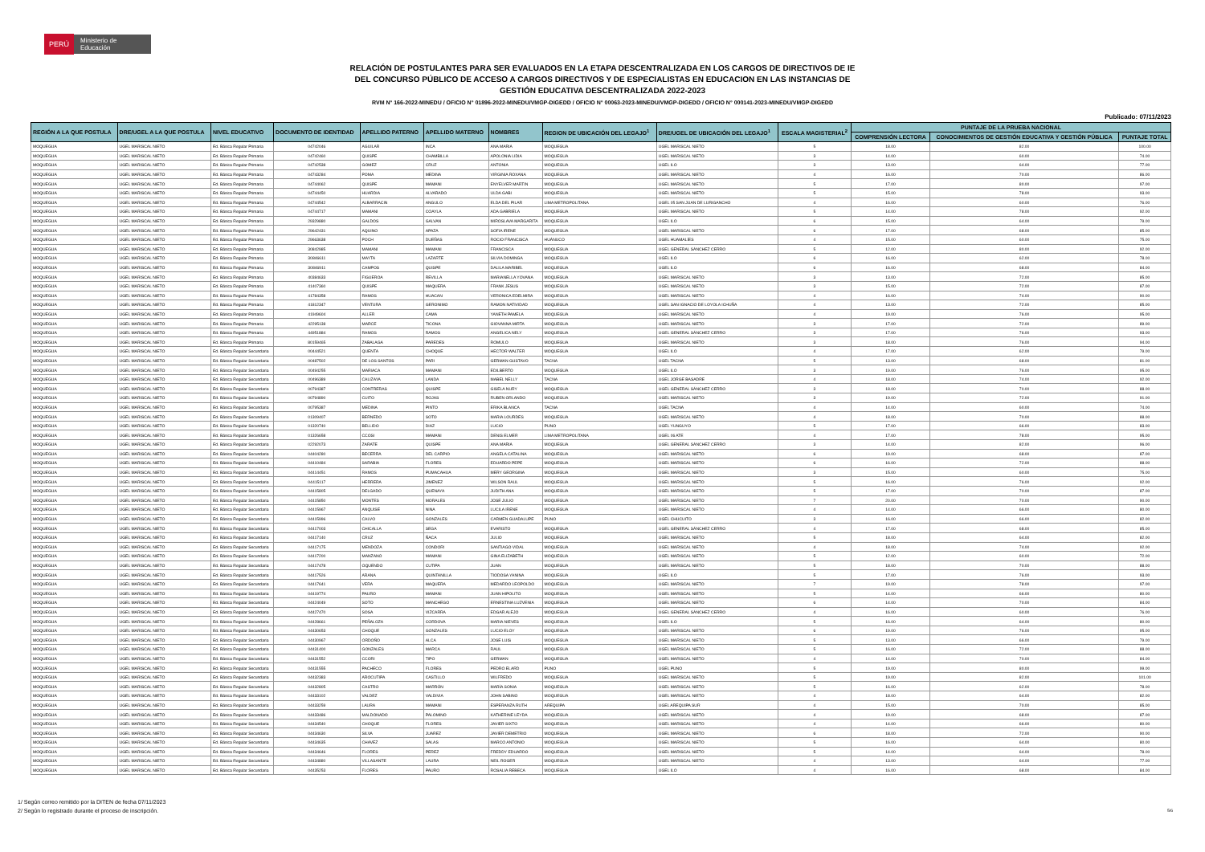PERÚ Ministerio de Educación
RELACIÓN DE POSTULANTES PARA SER EVALUADOS EN LA ETAPA DESCENTRALIZADA EN LOS CARGOS DE DIRECTIVOS DE IE
DEL CONCURSO PÚBLICO DE ACCESO A CARGOS DIRECTIVOS Y DE ESPECIALISTAS EN EDUCACION EN LAS INSTANCIAS DE
GESTIÓN EDUCATIVA DESCENTRALIZADA 2022-2023
RVM N° 166-2022-MINEDU / OFICIO N° 01896-2022-MINEDU/VMGP-DIGEDD / OFICIO N° 00063-2023-MINEDU/VMGP-DIGEDD / OFICIO N° 000141-2023-MINEDU/VMGP-DIGEDD
Publicado: 07/11/2023
| REGIÓN A LA QUE POSTULA | DRE/UGEL A LA QUE POSTULA | NIVEL EDUCATIVO | DOCUMENTO DE IDENTIDAD | APELLIDO PATERNO | APELLIDO MATERNO | NOMBRES | REGION DE UBICACIÓN DEL LEGAJO<sup>1</sup> | DRE/UGEL DE UBICACIÓN DEL LEGAJO<sup>1</sup> | ESCALA MAGISTERIAL<sup>2</sup> | PUNTAJE DE LA PRUEBA NACIONAL | | |
| --- | --- | --- | --- | --- | --- | --- | --- | --- | --- | --- | --- | --- |
| | | | | | | | | | | COMPRENSIÓN LECTORA | CONOCIMIENTOS DE GESTIÓN EDUCATIVA Y GESTIÓN PÚBLICA | PUNTAJE TOTAL |
| MOQUEGUA | UGEL MARISCAL NIETO | Ed. Básica Regular Primaria | 04742046 | AGUILAR | INCA | ANA MARIA | MOQUEGUA | UGEL MARISCAL NIETO | 5 | 18.00 | 82.00 | 100.00 |
| MOQUEGUA | UGEL MARISCAL NIETO | Ed. Básica Regular Primaria | 04742460 | QUISPE | CHAMBILLA | APOLONIA LIDIA | MOQUEGUA | UGEL MARISCAL NIETO | 3 | 14.00 | 60.00 | 74.00 |
| MOQUEGUA | UGEL MARISCAL NIETO | Ed. Básica Regular Primaria | 04742538 | GOMEZ | CRUZ | ANTONIA | MOQUEGUA | UGEL ILO | 3 | 13.00 | 64.00 | 77.00 |
| MOQUEGUA | UGEL MARISCAL NIETO | Ed. Básica Regular Primaria | 04743284 | POMA | MEDINA | VIRGINIA ROXANA | MOQUEGUA | UGEL MARISCAL NIETO | 4 | 16.00 | 70.00 | 86.00 |
| MOQUEGUA | UGEL MARISCAL NIETO | Ed. Básica Regular Primaria | 04744062 | QUISPE | MAMANI | ENYELVER MARTIN | MOQUEGUA | UGEL MARISCAL NIETO | 5 | 17.00 | 80.00 | 97.00 |
| MOQUEGUA | UGEL MARISCAL NIETO | Ed. Básica Regular Primaria | 04744450 | HUARDIA | ALVARADO | ULDA GABI | MOQUEGUA | UGEL MARISCAL NIETO | 5 | 15.00 | 78.00 | 93.00 |
| MOQUEGUA | UGEL MARISCAL NIETO | Ed. Básica Regular Primaria | 04744542 | ALBARRACIN | ANGULO | ELDA DEL PILAR | LIMA METROPOLITANA | UGEL 05 SAN JUAN DE LURIGANCHO | 4 | 16.00 | 60.00 | 76.00 |
| MOQUEGUA | UGEL MARISCAL NIETO | Ed. Básica Regular Primaria | 04744717 | MAMANI | COAYLA | ADA GABRIELA | MOQUEGUA | UGEL MARISCAL NIETO | 5 | 14.00 | 78.00 | 92.00 |
| MOQUEGUA | UGEL MARISCAL NIETO | Ed. Básica Regular Primaria | 29329880 | GALDOS | GALVAN | MIROSLAVA MARGARITA | MOQUEGUA | UGEL ILO | 6 | 15.00 | 64.00 | 79.00 |
| MOQUEGUA | UGEL MARISCAL NIETO | Ed. Básica Regular Primaria | 29642431 | AQUINO | APAZA | SOFIA IRENE | MOQUEGUA | UGEL MARISCAL NIETO | 6 | 17.00 | 68.00 | 85.00 |
| MOQUEGUA | UGEL MARISCAL NIETO | Ed. Básica Regular Primaria | 29663638 | POCH | DUEÑAS | ROCIO FRANCISCA | HUÁNUCO | UGEL HUAMALÍES | 4 | 15.00 | 60.00 | 75.00 |
| MOQUEGUA | UGEL MARISCAL NIETO | Ed. Básica Regular Primaria | 30842985 | MAMANI | MAMANI | FRANCISCA | MOQUEGUA | UGEL GENERAL SÁNCHEZ CERRO | 5 | 12.00 | 80.00 | 92.00 |
| MOQUEGUA | UGEL MARISCAL NIETO | Ed. Básica Regular Primaria | 30846611 | MAYTA | LAZARTE | SILVIA DOMINGA | MOQUEGUA | UGEL ILO | 6 | 16.00 | 62.00 | 78.00 |
| MOQUEGUA | UGEL MARISCAL NIETO | Ed. Básica Regular Primaria | 30846911 | CAMPOS | QUISPE | DALILA MARIBEL | MOQUEGUA | UGEL ILO | 6 | 16.00 | 68.00 | 84.00 |
| MOQUEGUA | UGEL MARISCAL NIETO | Ed. Básica Regular Primaria | 40384633 | FIGUEROA | REVILLA | MARIANELLA YOVANA | MOQUEGUA | UGEL MARISCAL NIETO | 3 | 13.00 | 72.00 | 85.00 |
| MOQUEGUA | UGEL MARISCAL NIETO | Ed. Básica Regular Primaria | 41407360 | QUISPE | MAQUERA | FRANK JESUS | MOQUEGUA | UGEL MARISCAL NIETO | 3 | 15.00 | 72.00 | 87.00 |
| MOQUEGUA | UGEL MARISCAL NIETO | Ed. Básica Regular Primaria | 41784358 | RAMOS | HUACAN | VERONICA EDELMIRA | MOQUEGUA | UGEL MARISCAL NIETO | 4 | 16.00 | 74.00 | 90.00 |
| MOQUEGUA | UGEL MARISCAL NIETO | Ed. Básica Regular Primaria | 41812347 | VENTURA | GERONIMO | RAMON NATIVIDAD | MOQUEGUA | UGEL SAN IGNACIO DE LOYOLA ICHUÑA | 4 | 13.00 | 72.00 | 85.00 |
| MOQUEGUA | UGEL MARISCAL NIETO | Ed. Básica Regular Primaria | 41949604 | ALLER | CAMA | YANETH PAMELA | MOQUEGUA | UGEL MARISCAL NIETO | 4 | 19.00 | 76.00 | 95.00 |
| MOQUEGUA | UGEL MARISCAL NIETO | Ed. Básica Regular Primaria | 42295138 | MARCE | TICONA | GIOVANNA MIRTA | MOQUEGUA | UGEL MARISCAL NIETO | 3 | 17.00 | 72.00 | 89.00 |
| MOQUEGUA | UGEL MARISCAL NIETO | Ed. Básica Regular Primaria | 44951884 | RAMOS | RAMOS | ANGELICA NELY | MOQUEGUA | UGEL GENERAL SÁNCHEZ CERRO | 3 | 17.00 | 76.00 | 93.00 |
| MOQUEGUA | UGEL MARISCAL NIETO | Ed. Básica Regular Primaria | 80159465 | ZABALAGA | PAREDES | ROMULO | MOQUEGUA | UGEL MARISCAL NIETO | 3 | 18.00 | 76.00 | 94.00 |
| MOQUEGUA | UGEL MARISCAL NIETO | Ed. Básica Regular Secundaria | 00444521 | QUENTA | CHOQUE | HECTOR WALTER | MOQUEGUA | UGEL ILO | 4 | 17.00 | 62.00 | 79.00 |
| MOQUEGUA | UGEL MARISCAL NIETO | Ed. Básica Regular Secundaria | 00487502 | DE LOS SANTOS | PARI | GERMAN GUSTAVO | TACNA | UGEL TACNA | 5 | 13.00 | 68.00 | 81.00 |
| MOQUEGUA | UGEL MARISCAL NIETO | Ed. Básica Regular Secundaria | 00494255 | MARIACA | MAMANI | EDILBERTO | MOQUEGUA | UGEL ILO | 3 | 19.00 | 76.00 | 95.00 |
| MOQUEGUA | UGEL MARISCAL NIETO | Ed. Básica Regular Secundaria | 00496389 | CALIZAYA | LANDA | MABEL NELLY | TACNA | UGEL JORGE BASADRE | 4 | 18.00 | 74.00 | 92.00 |
| MOQUEGUA | UGEL MARISCAL NIETO | Ed. Básica Regular Secundaria | 00794387 | CONTRERAS | QUISPE | GISELA NURY | MOQUEGUA | UGEL GENERAL SÁNCHEZ CERRO | 3 | 18.00 | 70.00 | 88.00 |
| MOQUEGUA | UGEL MARISCAL NIETO | Ed. Básica Regular Secundaria | 00794890 | CUITO | ROJAS | RUBEN ORLANDO | MOQUEGUA | UGEL MARISCAL NIETO | 3 | 19.00 | 72.00 | 91.00 |
| MOQUEGUA | UGEL MARISCAL NIETO | Ed. Básica Regular Secundaria | 00795387 | MEDINA | PINTO | ERIKA BLANCA | TACNA | UGEL TACNA | 4 | 14.00 | 60.00 | 74.00 |
| MOQUEGUA | UGEL MARISCAL NIETO | Ed. Básica Regular Secundaria | 01309407 | BERNEDO | SOTO | MARIA LOURDES | MOQUEGUA | UGEL MARISCAL NIETO | 4 | 18.00 | 70.00 | 88.00 |
| MOQUEGUA | UGEL MARISCAL NIETO | Ed. Básica Regular Secundaria | 01320740 | BELLIDO | DIAZ | LUCIO | PUNO | UGEL YUNGUYO | 5 | 17.00 | 66.00 | 83.00 |
| MOQUEGUA | UGEL MARISCAL NIETO | Ed. Básica Regular Secundaria | 01326658 | CCOSI | MAMANI | DENIS ELMER | LIMA METROPOLITANA | UGEL 06 ATE | 4 | 17.00 | 78.00 | 95.00 |
| MOQUEGUA | UGEL MARISCAL NIETO | Ed. Básica Regular Secundaria | 02292073 | ZARATE | QUISPE | ANA MARIA | MOQUEGUA | UGEL GENERAL SÁNCHEZ CERRO | 3 | 14.00 | 82.00 | 96.00 |
| MOQUEGUA | UGEL MARISCAL NIETO | Ed. Básica Regular Secundaria | 04404280 | BECERRA | DEL CARPIO | ANGELA CATALINA | MOQUEGUA | UGEL MARISCAL NIETO | 6 | 19.00 | 68.00 | 87.00 |
| MOQUEGUA | UGEL MARISCAL NIETO | Ed. Básica Regular Secundaria | 04410484 | SARABIA | FLORES | EDUARDO PEPE | MOQUEGUA | UGEL MARISCAL NIETO | 6 | 16.00 | 72.00 | 88.00 |
| MOQUEGUA | UGEL MARISCAL NIETO | Ed. Básica Regular Secundaria | 04414451 | RAMOS | PUMACAHUA | MERY GEORGINA | MOQUEGUA | UGEL MARISCAL NIETO | 3 | 15.00 | 60.00 | 75.00 |
| MOQUEGUA | UGEL MARISCAL NIETO | Ed. Básica Regular Secundaria | 04415117 | HERRERA | JIMENEZ | WILSON RAUL | MOQUEGUA | UGEL MARISCAL NIETO | 5 | 16.00 | 76.00 | 92.00 |
| MOQUEGUA | UGEL MARISCAL NIETO | Ed. Básica Regular Secundaria | 04415805 | DELGADO | QUENAYA | JUDITH ANA | MOQUEGUA | UGEL MARISCAL NIETO | 5 | 17.00 | 70.00 | 87.00 |
| MOQUEGUA | UGEL MARISCAL NIETO | Ed. Básica Regular Secundaria | 04415850 | MONTES | MORALES | JOSE JULIO | MOQUEGUA | UGEL MARISCAL NIETO | 7 | 20.00 | 70.00 | 90.00 |
| MOQUEGUA | UGEL MARISCAL NIETO | Ed. Básica Regular Secundaria | 04415967 | ANQUISE | NINA | LUCILA IRENE | MOQUEGUA | UGEL MARISCAL NIETO | 4 | 14.00 | 66.00 | 80.00 |
| MOQUEGUA | UGEL MARISCAL NIETO | Ed. Básica Regular Secundaria | 04415996 | CALVO | GONZALES | CARMEN GUADALUPE | PUNO | UGEL CHUCUITO | 3 | 16.00 | 66.00 | 82.00 |
| MOQUEGUA | UGEL MARISCAL NIETO | Ed. Básica Regular Secundaria | 04417003 | CHICALLA | SEGA | EVARISTO | MOQUEGUA | UGEL GENERAL SÁNCHEZ CERRO | 4 | 17.00 | 68.00 | 85.00 |
| MOQUEGUA | UGEL MARISCAL NIETO | Ed. Básica Regular Secundaria | 04417140 | CRUZ | ÑACA | JULIO | MOQUEGUA | UGEL MARISCAL NIETO | 5 | 18.00 | 64.00 | 82.00 |
| MOQUEGUA | UGEL MARISCAL NIETO | Ed. Básica Regular Secundaria | 04417175 | MENDOZA | CONDORI | SANTIAGO VIDAL | MOQUEGUA | UGEL MARISCAL NIETO | 4 | 18.00 | 74.00 | 92.00 |
| MOQUEGUA | UGEL MARISCAL NIETO | Ed. Básica Regular Secundaria | 04417200 | MANZANO | MAMANI | GINA ELIZABETH | MOQUEGUA | UGEL MARISCAL NIETO | 5 | 12.00 | 60.00 | 72.00 |
| MOQUEGUA | UGEL MARISCAL NIETO | Ed. Básica Regular Secundaria | 04417478 | OQUENDO | CUTIPA | JUAN | MOQUEGUA | UGEL MARISCAL NIETO | 5 | 18.00 | 70.00 | 88.00 |
| MOQUEGUA | UGEL MARISCAL NIETO | Ed. Básica Regular Secundaria | 04417526 | ARANA | QUINTANILLA | TIODOSA YANINA | MOQUEGUA | UGEL ILO | 5 | 17.00 | 76.00 | 93.00 |
| MOQUEGUA | UGEL MARISCAL NIETO | Ed. Básica Regular Secundaria | 04417641 | VERA | MAQUERA | MEDARDO LEOPOLDO | MOQUEGUA | UGEL MARISCAL NIETO | 7 | 19.00 | 78.00 | 97.00 |
| MOQUEGUA | UGEL MARISCAL NIETO | Ed. Básica Regular Secundaria | 04419774 | PAURO | MAMANI | JUAN HIPOLITO | MOQUEGUA | UGEL MARISCAL NIETO | 5 | 14.00 | 66.00 | 80.00 |
| MOQUEGUA | UGEL MARISCAL NIETO | Ed. Básica Regular Secundaria | 04424049 | SOTO | MANCHEGO | ERNESTINA LUZVENIA | MOQUEGUA | UGEL MARISCAL NIETO | 6 | 14.00 | 70.00 | 84.00 |
| MOQUEGUA | UGEL MARISCAL NIETO | Ed. Básica Regular Secundaria | 04427470 | SOSA | VIZCARRA | EDGAR ALEJO | MOQUEGUA | UGEL GENERAL SÁNCHEZ CERRO | 4 | 16.00 | 60.00 | 76.00 |
| MOQUEGUA | UGEL MARISCAL NIETO | Ed. Básica Regular Secundaria | 04428661 | PEÑALOZA | CORDOVA | MARIA NIEVES | MOQUEGUA | UGEL ILO | 5 | 16.00 | 64.00 | 80.00 |
| MOQUEGUA | UGEL MARISCAL NIETO | Ed. Básica Regular Secundaria | 04430653 | CHOQUE | GONZALES | LUCIO ELOY | MOQUEGUA | UGEL MARISCAL NIETO | 6 | 19.00 | 76.00 | 95.00 |
| MOQUEGUA | UGEL MARISCAL NIETO | Ed. Básica Regular Secundaria | 04430967 | ORDOÑO | ALCA | JOSE LUIS | MOQUEGUA | UGEL MARISCAL NIETO | 5 | 13.00 | 66.00 | 79.00 |
| MOQUEGUA | UGEL MARISCAL NIETO | Ed. Básica Regular Secundaria | 04431400 | GONZALES | MARCA | RAUL | MOQUEGUA | UGEL MARISCAL NIETO | 5 | 16.00 | 72.00 | 88.00 |
| MOQUEGUA | UGEL MARISCAL NIETO | Ed. Básica Regular Secundaria | 04431552 | CCORI | TIPO | GERMAN | MOQUEGUA | UGEL MARISCAL NIETO | 4 | 14.00 | 70.00 | 84.00 |
| MOQUEGUA | UGEL MARISCAL NIETO | Ed. Básica Regular Secundaria | 04431555 | PACHECO | FLORES | PEDRO ELARD | PUNO | UGEL PUNO | 5 | 19.00 | 80.00 | 99.00 |
| MOQUEGUA | UGEL MARISCAL NIETO | Ed. Básica Regular Secundaria | 04432383 | AROCUTIPA | CASTILLO | WILFREDO | MOQUEGUA | UGEL MARISCAL NIETO | 5 | 19.00 | 82.00 | 101.00 |
| MOQUEGUA | UGEL MARISCAL NIETO | Ed. Básica Regular Secundaria | 04432805 | CASTRO | MARRÓN | MARÍA SONIA | MOQUEGUA | UGEL MARISCAL NIETO | 5 | 16.00 | 62.00 | 78.00 |
| MOQUEGUA | UGEL MARISCAL NIETO | Ed. Básica Regular Secundaria | 04433102 | VALDEZ | VALDIVIA | JOHN SABINO | MOQUEGUA | UGEL MARISCAL NIETO | 4 | 18.00 | 64.00 | 82.00 |
| MOQUEGUA | UGEL MARISCAL NIETO | Ed. Básica Regular Secundaria | 04433259 | LAURA | MAMANI | ESPERANZA RUTH | AREQUIPA | UGEL AREQUIPA SUR | 4 | 15.00 | 70.00 | 85.00 |
| MOQUEGUA | UGEL MARISCAL NIETO | Ed. Básica Regular Secundaria | 04433486 | MALDONADO | PALOMINO | KATHERINE LEYDA | MOQUEGUA | UGEL MARISCAL NIETO | 4 | 19.00 | 68.00 | 87.00 |
| MOQUEGUA | UGEL MARISCAL NIETO | Ed. Básica Regular Secundaria | 04434540 | CHOQUE | FLORES | JAVIER SIXTO | MOQUEGUA | UGEL MARISCAL NIETO | 4 | 14.00 | 66.00 | 80.00 |
| MOQUEGUA | UGEL MARISCAL NIETO | Ed. Básica Regular Secundaria | 04434630 | SILVA | JUAREZ | JAVIER DEMETRIO | MOQUEGUA | UGEL MARISCAL NIETO | 6 | 18.00 | 72.00 | 90.00 |
| MOQUEGUA | UGEL MARISCAL NIETO | Ed. Básica Regular Secundaria | 04434635 | CHAVEZ | SALAS | MARCO ANTONIO | MOQUEGUA | UGEL MARISCAL NIETO | 5 | 16.00 | 64.00 | 80.00 |
| MOQUEGUA | UGEL MARISCAL NIETO | Ed. Básica Regular Secundaria | 04434646 | FLORES | PEREZ | FREDDY EDUARDO | MOQUEGUA | UGEL MARISCAL NIETO | 5 | 14.00 | 64.00 | 78.00 |
| MOQUEGUA | UGEL MARISCAL NIETO | Ed. Básica Regular Secundaria | 04434880 | VILLASANTE | LAURA | NEIL ROGER | MOQUEGUA | UGEL MARISCAL NIETO | 4 | 13.00 | 64.00 | 77.00 |
| MOQUEGUA | UGEL MARISCAL NIETO | Ed. Básica Regular Secundaria | 04435253 | FLORES | PAURO | ROSALIA REBECA | MOQUEGUA | UGEL ILO | 4 | 16.00 | 68.00 | 84.00 |
1/ Según correo remitido por la DITEN de fecha 07/11/2023
2/ Según lo registrado durante el proceso de inscripción. 5/6